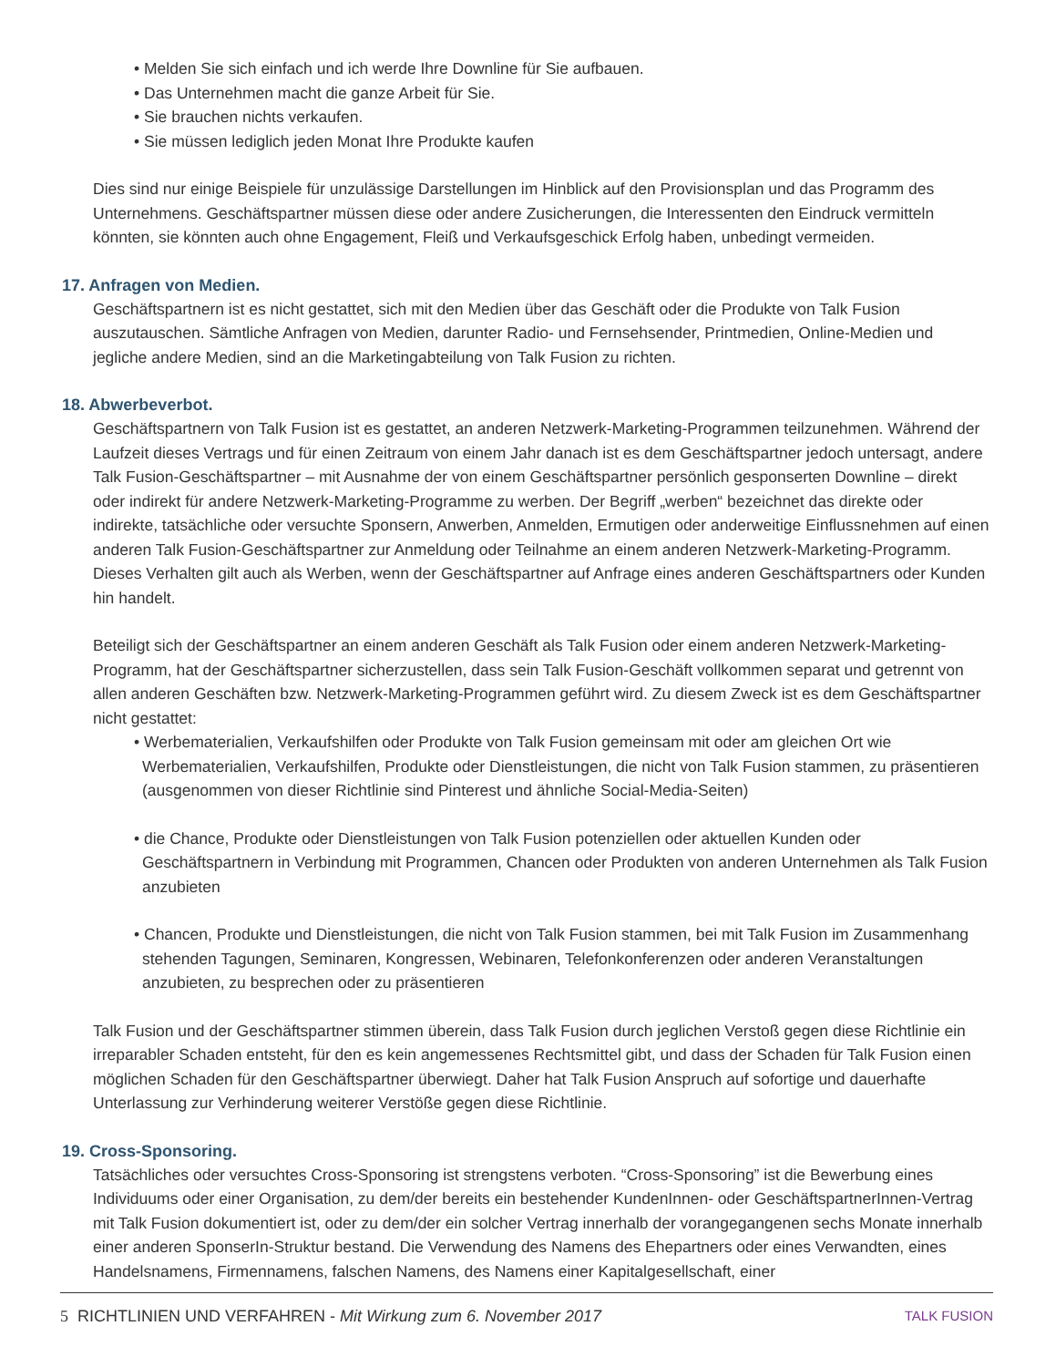• Melden Sie sich einfach und ich werde Ihre Downline für Sie aufbauen.
• Das Unternehmen macht die ganze Arbeit für Sie.
• Sie brauchen nichts verkaufen.
• Sie müssen lediglich jeden Monat Ihre Produkte kaufen
Dies sind nur einige Beispiele für unzulässige Darstellungen im Hinblick auf den Provisionsplan und das Programm des Unternehmens. Geschäftspartner müssen diese oder andere Zusicherungen, die Interessenten den Eindruck vermitteln könnten, sie könnten auch ohne Engagement, Fleiß und Verkaufsgeschick Erfolg haben, unbedingt vermeiden.
17. Anfragen von Medien.
Geschäftspartnern ist es nicht gestattet, sich mit den Medien über das Geschäft oder die Produkte von Talk Fusion auszutauschen. Sämtliche Anfragen von Medien, darunter Radio- und Fernsehsender, Printmedien, Online-Medien und jegliche andere Medien, sind an die Marketingabteilung von Talk Fusion zu richten.
18. Abwerbeverbot.
Geschäftspartnern von Talk Fusion ist es gestattet, an anderen Netzwerk-Marketing-Programmen teilzunehmen. Während der Laufzeit dieses Vertrags und für einen Zeitraum von einem Jahr danach ist es dem Geschäftspartner jedoch untersagt, andere Talk Fusion-Geschäftspartner – mit Ausnahme der von einem Geschäftspartner persönlich gesponserten Downline – direkt oder indirekt für andere Netzwerk-Marketing-Programme zu werben. Der Begriff „werben“ bezeichnet das direkte oder indirekte, tatsächliche oder versuchte Sponsern, Anwerben, Anmelden, Ermutigen oder anderweitige Einflussnehmen auf einen anderen Talk Fusion-Geschäftspartner zur Anmeldung oder Teilnahme an einem anderen Netzwerk-Marketing-Programm. Dieses Verhalten gilt auch als Werben, wenn der Geschäftspartner auf Anfrage eines anderen Geschäftspartners oder Kunden hin handelt.
Beteiligt sich der Geschäftspartner an einem anderen Geschäft als Talk Fusion oder einem anderen Netzwerk-Marketing-Programm, hat der Geschäftspartner sicherzustellen, dass sein Talk Fusion-Geschäft vollkommen separat und getrennt von allen anderen Geschäften bzw. Netzwerk-Marketing-Programmen geführt wird. Zu diesem Zweck ist es dem Geschäftspartner nicht gestattet:
• Werbematerialien, Verkaufshilfen oder Produkte von Talk Fusion gemeinsam mit oder am gleichen Ort wie Werbematerialien, Verkaufshilfen, Produkte oder Dienstleistungen, die nicht von Talk Fusion stammen, zu präsentieren (ausgenommen von dieser Richtlinie sind Pinterest und ähnliche Social-Media-Seiten)
• die Chance, Produkte oder Dienstleistungen von Talk Fusion potenziellen oder aktuellen Kunden oder Geschäftspartnern in Verbindung mit Programmen, Chancen oder Produkten von anderen Unternehmen als Talk Fusion anzubieten
• Chancen, Produkte und Dienstleistungen, die nicht von Talk Fusion stammen, bei mit Talk Fusion im Zusammenhang stehenden Tagungen, Seminaren, Kongressen, Webinaren, Telefonkonferenzen oder anderen Veranstaltungen anzubieten, zu besprechen oder zu präsentieren
Talk Fusion und der Geschäftspartner stimmen überein, dass Talk Fusion durch jeglichen Verstoß gegen diese Richtlinie ein irreparabler Schaden entsteht, für den es kein angemessenes Rechtsmittel gibt, und dass der Schaden für Talk Fusion einen möglichen Schaden für den Geschäftspartner überwiegt. Daher hat Talk Fusion Anspruch auf sofortige und dauerhafte Unterlassung zur Verhinderung weiterer Verstöße gegen diese Richtlinie.
19. Cross-Sponsoring.
Tatsächliches oder versuchtes Cross-Sponsoring ist strengstens verboten. “Cross-Sponsoring” ist die Bewerbung eines Individuums oder einer Organisation, zu dem/der bereits ein bestehender KundenInnen- oder GeschäftspartnerInnen-Vertrag mit Talk Fusion dokumentiert ist, oder zu dem/der ein solcher Vertrag innerhalb der vorangegangenen sechs Monate innerhalb einer anderen SponserIn-Struktur bestand. Die Verwendung des Namens des Ehepartners oder eines Verwandten, eines Handelsnamens, Firmennamens, falschen Namens, des Namens einer Kapitalgesellschaft, einer
5 RICHTLINIEN UND VERFAHREN - Mit Wirkung zum 6. November 2017 TALK FUSION